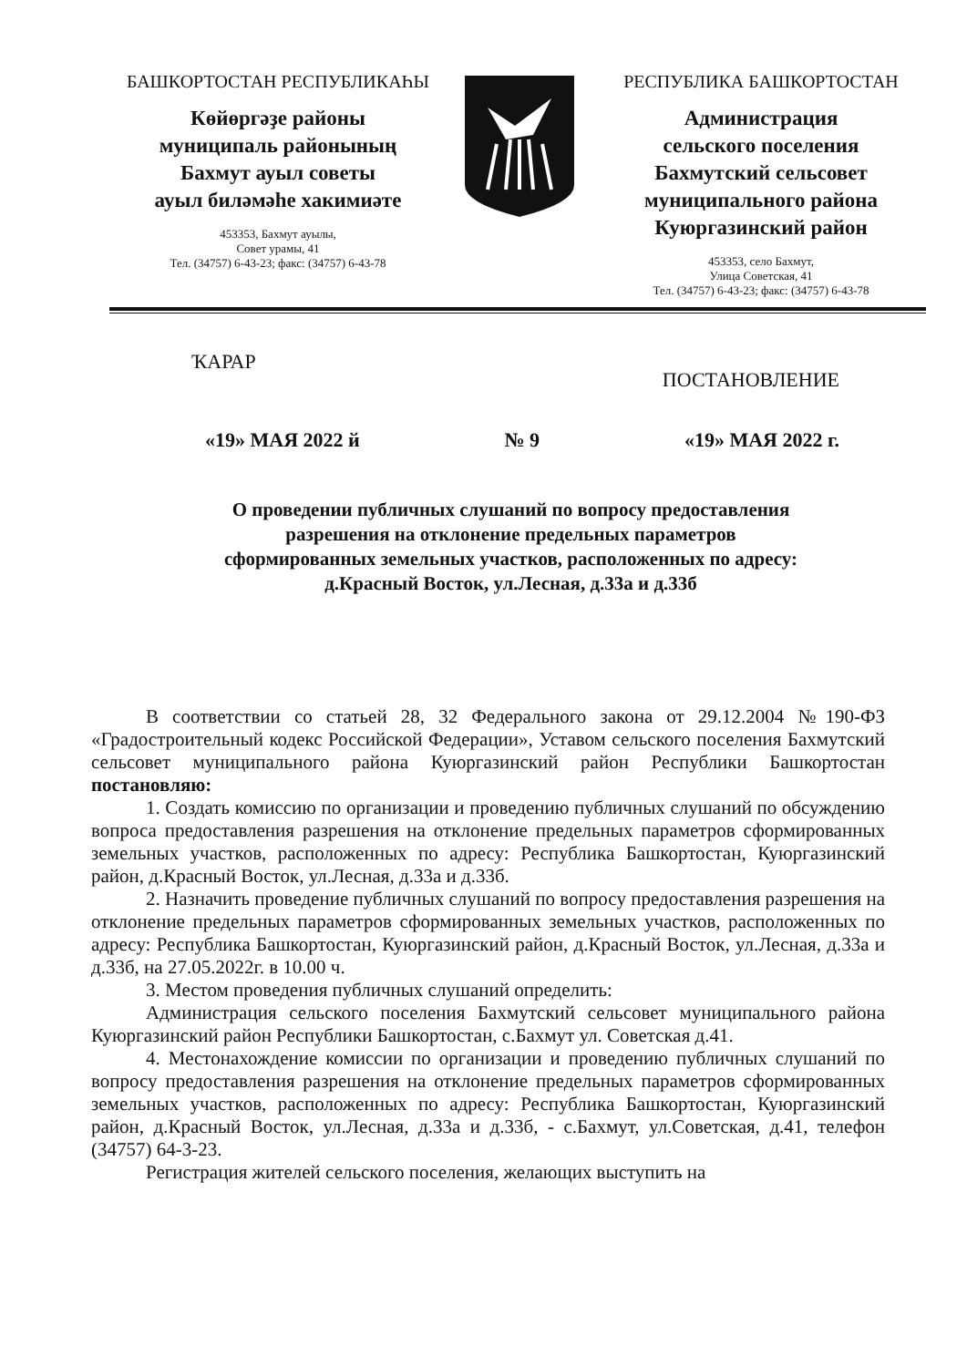БАШКОРТОСТАН РЕСПУБЛИКАҺЫ
Көйөргәҙе районы
муниципаль районының
Бахмут ауыл советы
ауыл биләмәһе хакимиәте
453353, Бахмут ауылы,
Совет урамы, 41
Тел. (34757) 6-43-23; факс: (34757) 6-43-78
РЕСПУБЛИКА БАШКОРТОСТАН
Администрация
сельского поселения
Бахмутский сельсовет
муниципального района
Куюргазинский район
453353, село Бахмут,
Улица Советская, 41
Тел. (34757) 6-43-23; факс: (34757) 6-43-78
ҠАРАР ПОСТАНОВЛЕНИЕ
«19» МАЯ 2022 й № 9 «19» МАЯ 2022 г.
О проведении публичных слушаний по вопросу предоставления
разрешения на отклонение предельных параметров
сформированных земельных участков, расположенных по адресу:
д.Красный Восток, ул.Лесная, д.33а и д.33б
В соответствии со статьей 28, 32 Федерального закона от 29.12.2004 №190-ФЗ «Градостроительный кодекс Российской Федерации», Уставом сельского поселения Бахмутский сельсовет муниципального района Куюргазинский район Республики Башкортостан постановляю:
1. Создать комиссию по организации и проведению публичных слушаний по обсуждению вопроса предоставления разрешения на отклонение предельных параметров сформированных земельных участков, расположенных по адресу: Республика Башкортостан, Куюргазинский район, д.Красный Восток, ул.Лесная, д.33а и д.33б.
2. Назначить проведение публичных слушаний по вопросу предоставления разрешения на отклонение предельных параметров сформированных земельных участков, расположенных по адресу: Республика Башкортостан, Куюргазинский район, д.Красный Восток, ул.Лесная, д.33а и д.33б, на 27.05.2022г. в 10.00 ч.
3. Местом проведения публичных слушаний определить:
Администрация сельского поселения Бахмутский сельсовет муниципального района Куюргазинский район Республики Башкортостан, с.Бахмут ул. Советская д.41.
4. Местонахождение комиссии по организации и проведению публичных слушаний по вопросу предоставления разрешения на отклонение предельных параметров сформированных земельных участков, расположенных по адресу: Республика Башкортостан, Куюргазинский район, д.Красный Восток, ул.Лесная, д.33а и д.33б, - с.Бахмут, ул.Советская, д.41, телефон (34757) 64-3-23.
Регистрация жителей сельского поселения, желающих выступить на